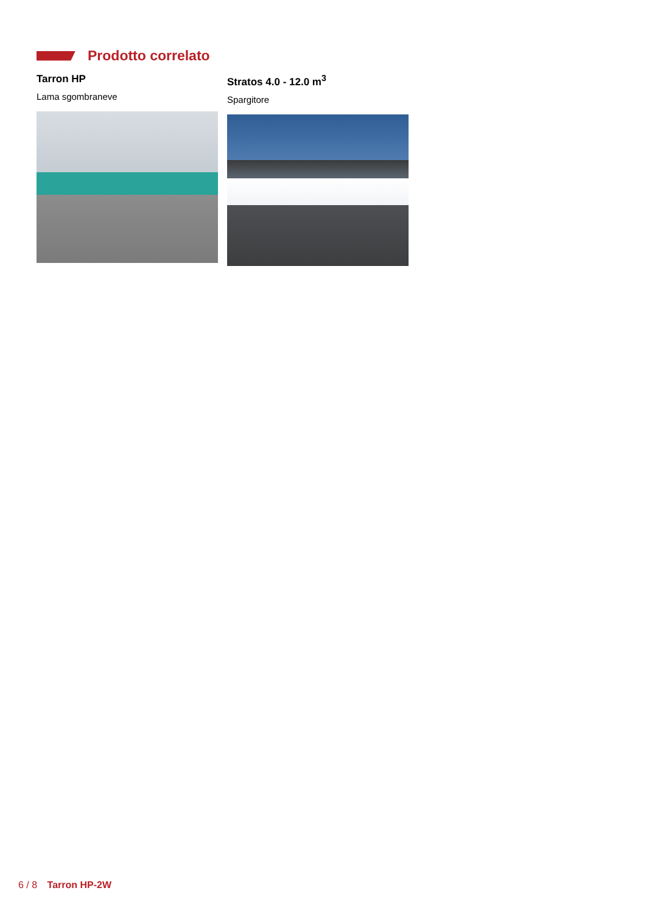Prodotto correlato
Tarron HP
Lama sgombraneve
Stratos 4.0 - 12.0 m<sup>3</sup>
Spargitore
6 / 8 Tarron HP-2W